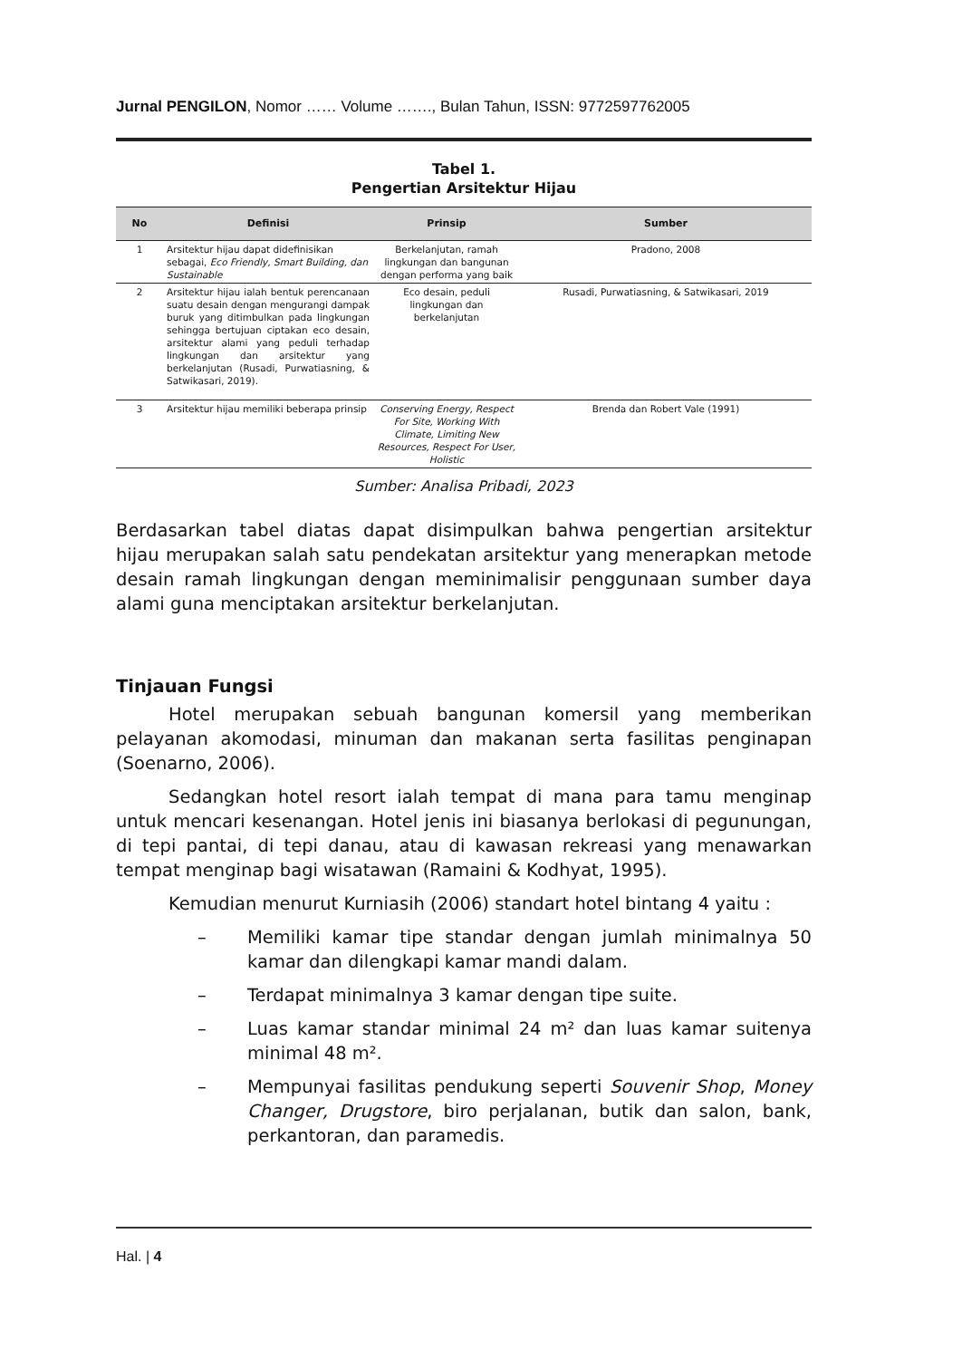Jurnal PENGILON, Nomor …… Volume ……., Bulan Tahun, ISSN: 9772597762005
Tabel 1.
Pengertian Arsitektur Hijau
| No | Definisi | Prinsip | Sumber |
| --- | --- | --- | --- |
| 1 | Arsitektur hijau dapat didefinisikan sebagai, Eco Friendly, Smart Building, dan Sustainable | Berkelanjutan, ramah lingkungan dan bangunan dengan performa yang baik | Pradono, 2008 |
| 2 | Arsitektur hijau ialah bentuk perencanaan suatu desain dengan mengurangi dampak buruk yang ditimbulkan pada lingkungan sehingga bertujuan ciptakan eco desain, arsitektur alami yang peduli terhadap lingkungan dan arsitektur yang berkelanjutan (Rusadi, Purwatiasning, & Satwikasari, 2019). | Eco desain, peduli lingkungan dan berkelanjutan | Rusadi, Purwatiasning, & Satwikasari, 2019 |
| 3 | Arsitektur hijau memiliki beberapa prinsip | Conserving Energy, Respect For Site, Working With Climate, Limiting New Resources, Respect For User, Holistic | Brenda dan Robert Vale (1991) |
Sumber: Analisa Pribadi, 2023
Berdasarkan tabel diatas dapat disimpulkan bahwa pengertian arsitektur hijau merupakan salah satu pendekatan arsitektur yang menerapkan metode desain ramah lingkungan dengan meminimalisir penggunaan sumber daya alami guna menciptakan arsitektur berkelanjutan.
Tinjauan Fungsi
Hotel merupakan sebuah bangunan komersil yang memberikan pelayanan akomodasi, minuman dan makanan serta fasilitas penginapan (Soenarno, 2006).
Sedangkan hotel resort ialah tempat di mana para tamu menginap untuk mencari kesenangan. Hotel jenis ini biasanya berlokasi di pegunungan, di tepi pantai, di tepi danau, atau di kawasan rekreasi yang menawarkan tempat menginap bagi wisatawan (Ramaini & Kodhyat, 1995).
Kemudian menurut Kurniasih (2006) standart hotel bintang 4 yaitu :
– Memiliki kamar tipe standar dengan jumlah minimalnya 50 kamar dan dilengkapi kamar mandi dalam.
– Terdapat minimalnya 3 kamar dengan tipe suite.
– Luas kamar standar minimal 24 m² dan luas kamar suitenya minimal 48 m².
– Mempunyai fasilitas pendukung seperti Souvenir Shop, Money Changer, Drugstore, biro perjalanan, butik dan salon, bank, perkantoran, dan paramedis.
Hal. | 4